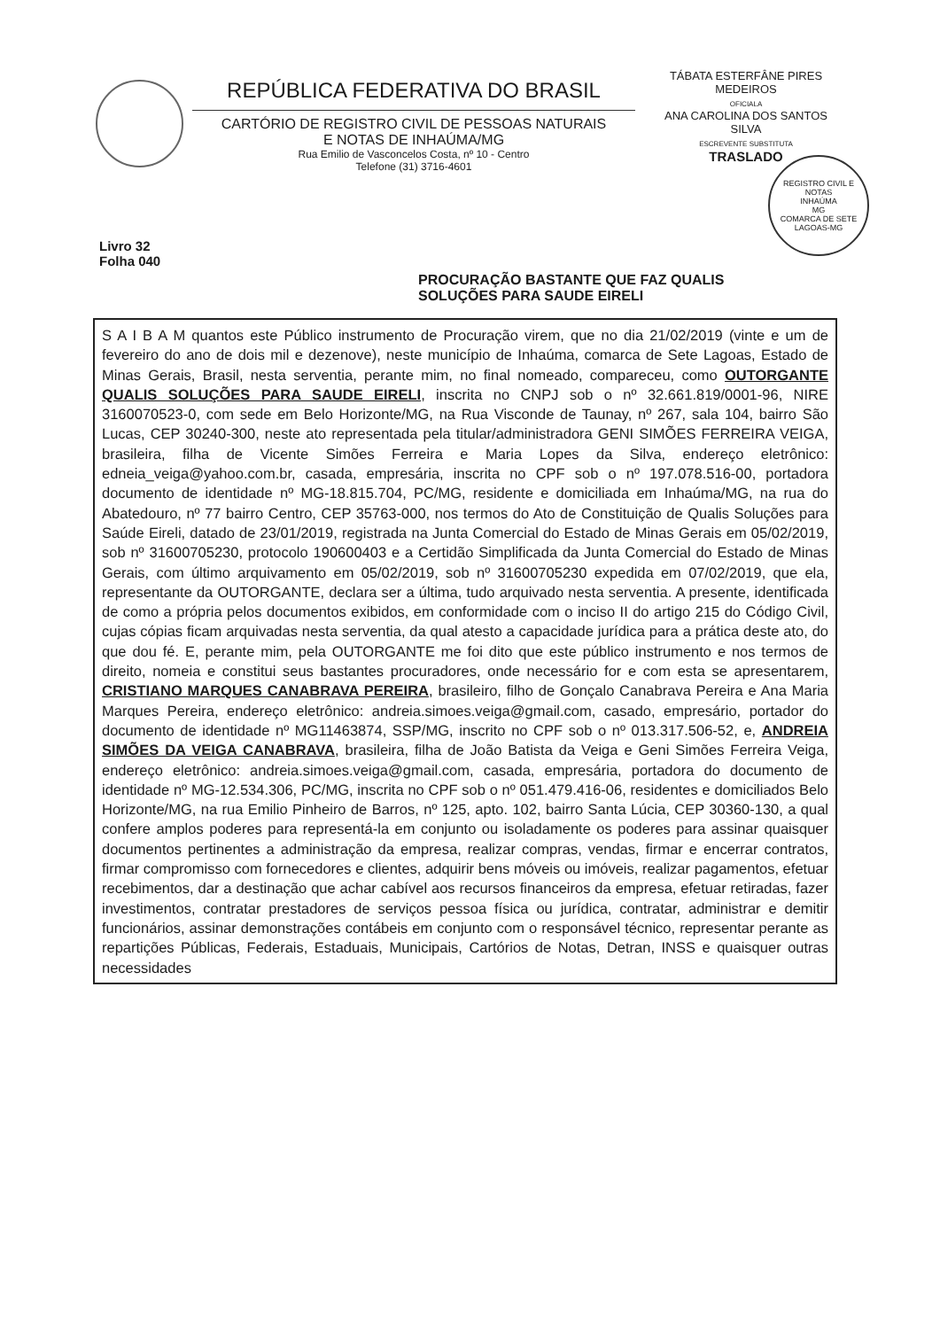REPÚBLICA FEDERATIVA DO BRASIL
CARTÓRIO DE REGISTRO CIVIL DE PESSOAS NATURAIS
E NOTAS DE INHAÚMA/MG
Rua Emilio de Vasconcelos Costa, nº 10 - Centro
Telefone (31) 3716-4601
TÁBATA ESTERFÂNE PIRES
MEDEIROS
OFICIALA
ANA CAROLINA DOS SANTOS
SILVA
ESCREVENTE SUBSTITUTA
TRASLADO
REGISTRO CIVIL E NOTAS
INHAÚMA
MG
COMARCA DE SETE LAGOAS-MG
Livro 32
Folha 040
PROCURAÇÃO BASTANTE QUE FAZ QUALIS
SOLUÇÕES PARA SAUDE EIRELI
S A I B A M quantos este Público instrumento de Procuração virem, que no dia 21/02/2019 (vinte e um de fevereiro do ano de dois mil e dezenove), neste município de Inhaúma, comarca de Sete Lagoas, Estado de Minas Gerais, Brasil, nesta serventia, perante mim, no final nomeado, compareceu, como OUTORGANTE QUALIS SOLUÇÕES PARA SAUDE EIRELI, inscrita no CNPJ sob o nº 32.661.819/0001-96, NIRE 3160070523-0, com sede em Belo Horizonte/MG, na Rua Visconde de Taunay, nº 267, sala 104, bairro São Lucas, CEP 30240-300, neste ato representada pela titular/administradora GENI SIMÕES FERREIRA VEIGA, brasileira, filha de Vicente Simões Ferreira e Maria Lopes da Silva, endereço eletrônico: edneia_veiga@yahoo.com.br, casada, empresária, inscrita no CPF sob o nº 197.078.516-00, portadora documento de identidade nº MG-18.815.704, PC/MG, residente e domiciliada em Inhaúma/MG, na rua do Abatedouro, nº 77 bairro Centro, CEP 35763-000, nos termos do Ato de Constituição de Qualis Soluções para Saúde Eireli, datado de 23/01/2019, registrada na Junta Comercial do Estado de Minas Gerais em 05/02/2019, sob nº 31600705230, protocolo 190600403 e a Certidão Simplificada da Junta Comercial do Estado de Minas Gerais, com último arquivamento em 05/02/2019, sob nº 31600705230 expedida em 07/02/2019, que ela, representante da OUTORGANTE, declara ser a última, tudo arquivado nesta serventia. A presente, identificada de como a própria pelos documentos exibidos, em conformidade com o inciso II do artigo 215 do Código Civil, cujas cópias ficam arquivadas nesta serventia, da qual atesto a capacidade jurídica para a prática deste ato, do que dou fé. E, perante mim, pela OUTORGANTE me foi dito que este público instrumento e nos termos de direito, nomeia e constitui seus bastantes procuradores, onde necessário for e com esta se apresentarem, CRISTIANO MARQUES CANABRAVA PEREIRA, brasileiro, filho de Gonçalo Canabrava Pereira e Ana Maria Marques Pereira, endereço eletrônico: andreia.simoes.veiga@gmail.com, casado, empresário, portador do documento de identidade nº MG11463874, SSP/MG, inscrito no CPF sob o nº 013.317.506-52, e, ANDREIA SIMÕES DA VEIGA CANABRAVA, brasileira, filha de João Batista da Veiga e Geni Simões Ferreira Veiga, endereço eletrônico: andreia.simoes.veiga@gmail.com, casada, empresária, portadora do documento de identidade nº MG-12.534.306, PC/MG, inscrita no CPF sob o nº 051.479.416-06, residentes e domiciliados Belo Horizonte/MG, na rua Emilio Pinheiro de Barros, nº 125, apto. 102, bairro Santa Lúcia, CEP 30360-130, a qual confere amplos poderes para representá-la em conjunto ou isoladamente os poderes para assinar quaisquer documentos pertinentes a administração da empresa, realizar compras, vendas, firmar e encerrar contratos, firmar compromisso com fornecedores e clientes, adquirir bens móveis ou imóveis, realizar pagamentos, efetuar recebimentos, dar a destinação que achar cabível aos recursos financeiros da empresa, efetuar retiradas, fazer investimentos, contratar prestadores de serviços pessoa física ou jurídica, contratar, administrar e demitir funcionários, assinar demonstrações contábeis em conjunto com o responsável técnico, representar perante as repartições Públicas, Federais, Estaduais, Municipais, Cartórios de Notas, Detran, INSS e quaisquer outras necessidades